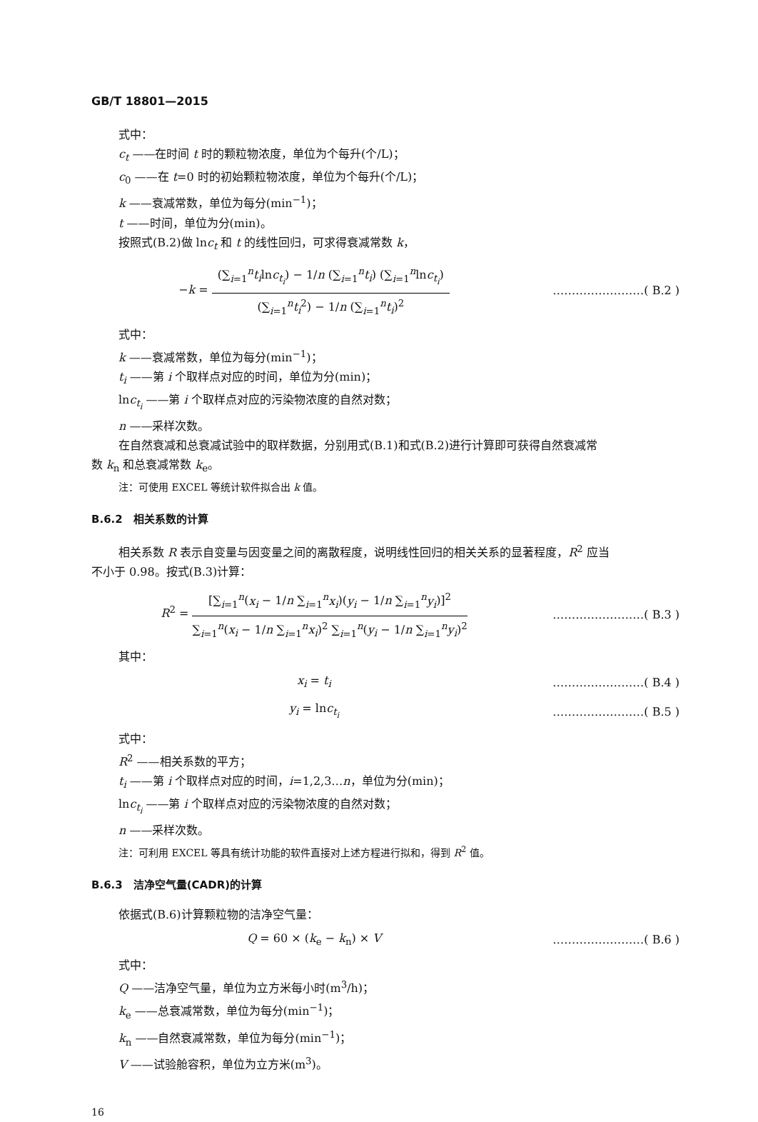GB/T 18801—2015
式中：
c<sub>t</sub> ——在时间 t 时的颗粒物浓度，单位为个每升(个/L)；
c<sub>0</sub> ——在 t=0 时的初始颗粒物浓度，单位为个每升(个/L)；
k ——衰减常数，单位为每分(min<sup>−1</sup>)；
t ——时间，单位为分(min)。
按照式(B.2)做 lnc<sub>t</sub> 和 t 的线性回归，可求得衰减常数 k，
−k = (∑<sub>i=1</sub><sup>n</sup>t<sub>i</sub>lnc<sub>t<sub>i</sub></sub>) − 1/n (∑<sub>i=1</sub><sup>n</sup>t<sub>i</sub>) (∑<sub>i=1</sub><sup>n</sup>lnc<sub>t<sub>i</sub></sub>) (∑<sub>i=1</sub><sup>n</sup>t<sub>i</sub><sup>2</sup>) − 1/n (∑<sub>i=1</sub><sup>n</sup>t<sub>i</sub>)<sup>2</sup>
……………………( B.2 )
式中：
k ——衰减常数，单位为每分(min<sup>−1</sup>)；
t<sub>i</sub> ——第 i 个取样点对应的时间，单位为分(min)；
lnc<sub>t<sub>i</sub></sub> ——第 i 个取样点对应的污染物浓度的自然对数；
n ——采样次数。
在自然衰减和总衰减试验中的取样数据，分别用式(B.1)和式(B.2)进行计算即可获得自然衰减常
数 k<sub>n</sub> 和总衰减常数 k<sub>e</sub>。
注：可使用 EXCEL 等统计软件拟合出 k 值。
B.6.2　相关系数的计算
相关系数 R 表示自变量与因变量之间的离散程度，说明线性回归的相关关系的显著程度，R<sup>2</sup> 应当
不小于 0.98。按式(B.3)计算：
R<sup>2</sup> = [∑<sub>i=1</sub><sup>n</sup>(x<sub>i</sub> − 1/n ∑<sub>i=1</sub><sup>n</sup>x<sub>i</sub>)(y<sub>i</sub> − 1/n ∑<sub>i=1</sub><sup>n</sup>y<sub>i</sub>)]<sup>2</sup> ∑<sub>i=1</sub><sup>n</sup>(x<sub>i</sub> − 1/n ∑<sub>i=1</sub><sup>n</sup>x<sub>i</sub>)<sup>2</sup> ∑<sub>i=1</sub><sup>n</sup>(y<sub>i</sub> − 1/n ∑<sub>i=1</sub><sup>n</sup>y<sub>i</sub>)<sup>2</sup>
……………………( B.3 )
其中：
x<sub>i</sub> = t<sub>i</sub> ……………………( B.4 )
y<sub>i</sub> = lnc<sub>t<sub>i</sub></sub> ……………………( B.5 )
式中：
R<sup>2</sup> ——相关系数的平方；
t<sub>i</sub> ——第 i 个取样点对应的时间，i=1,2,3…n，单位为分(min)；
lnc<sub>t<sub>i</sub></sub> ——第 i 个取样点对应的污染物浓度的自然对数；
n ——采样次数。
注：可利用 EXCEL 等具有统计功能的软件直接对上述方程进行拟和，得到 R<sup>2</sup> 值。
B.6.3　洁净空气量(CADR)的计算
依据式(B.6)计算颗粒物的洁净空气量：
Q = 60 × (k<sub>e</sub> − k<sub>n</sub>) × V ……………………( B.6 )
式中：
Q ——洁净空气量，单位为立方米每小时(m<sup>3</sup>/h)；
k<sub>e</sub> ——总衰减常数，单位为每分(min<sup>−1</sup>)；
k<sub>n</sub> ——自然衰减常数，单位为每分(min<sup>−1</sup>)；
V ——试验舱容积，单位为立方米(m<sup>3</sup>)。
16